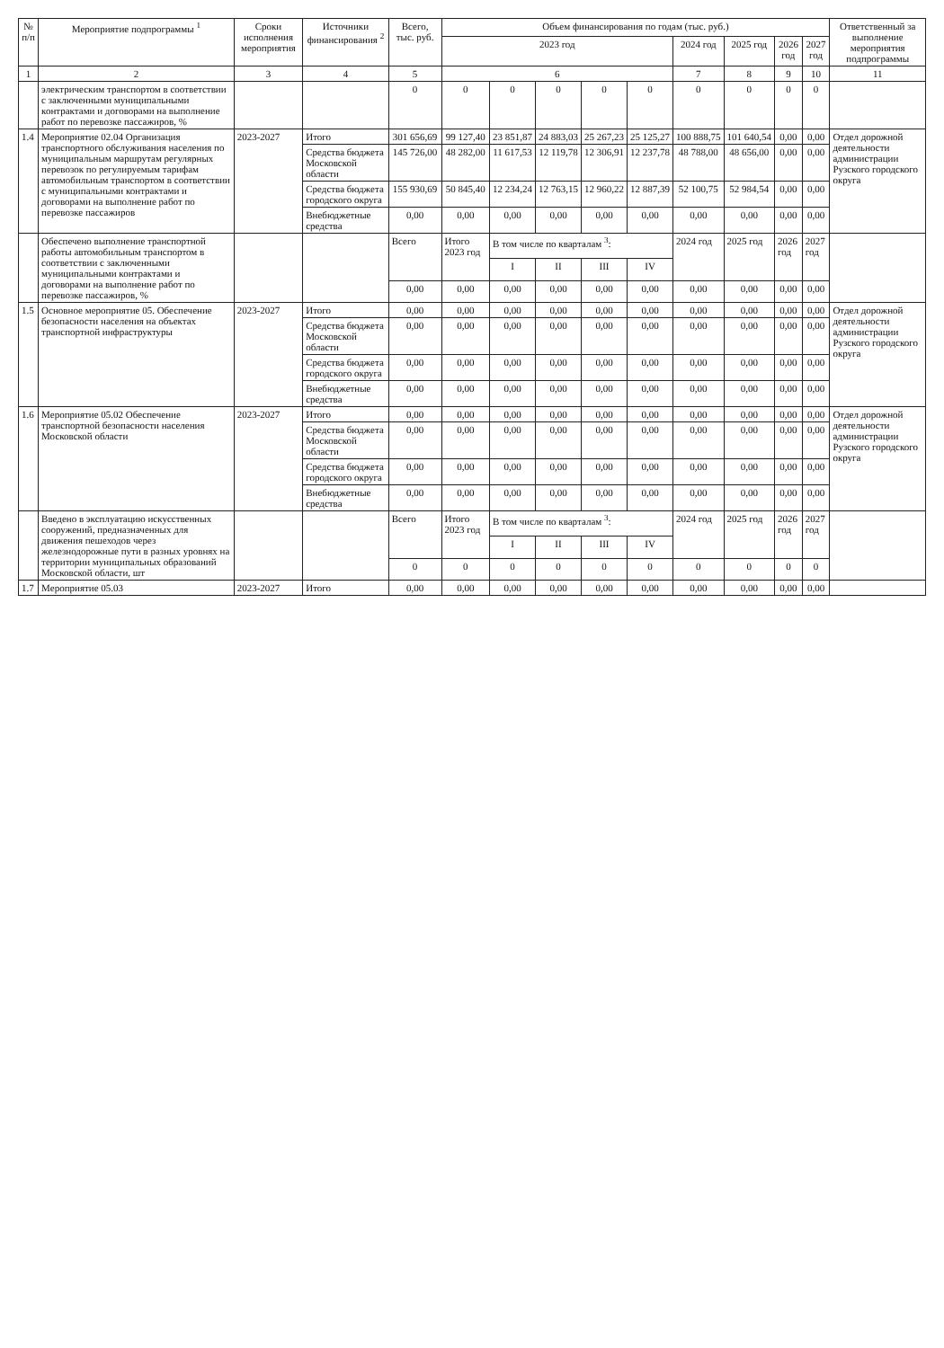| № п/п | Мероприятие подпрограммы <sup>1</sup> | Сроки исполнения мероприятия | Источники финансирования <sup>2</sup> | Всего, тыс. руб. | Объем финансирования по годам (тыс. руб.) | | | | | | | | | Ответственный за выполнение мероприятия подпрограммы |
| --- | --- | --- | --- | --- | --- | --- | --- | --- | --- | --- | --- | --- | --- | --- |
| | | | | | 2023 год | | | | | 2024 год | 2025 год | 2026 год | 2027 год | |
| 1 | 2 | 3 | 4 | 5 | 6 | | | | | 7 | 8 | 9 | 10 | 11 |
| | электрическим транспортом в соответствии с заключенными муниципальными контрактами и договорами на выполнение работ по перевозке пассажиров, % | | | 0 | 0 | 0 | 0 | 0 | 0 | 0 | 0 | 0 | 0 | |
| 1.4 | Мероприятие 02.04 Организация транспортного обслуживания населения по муниципальным маршрутам регулярных перевозок по регулируемым тарифам автомобильным транспортом в соответствии с муниципальными контрактами и договорами на выполнение работ по перевозке пассажиров | 2023-2027 | Итого | 301 656,69 | 99 127,40 | 23 851,87 | 24 883,03 | 25 267,23 | 25 125,27 | 100 888,75 | 101 640,54 | 0,00 | 0,00 | Отдел дорожной деятельности администрации Рузского городского округа |
| | | | Средства бюджета Московской области | 145 726,00 | 48 282,00 | 11 617,53 | 12 119,78 | 12 306,91 | 12 237,78 | 48 788,00 | 48 656,00 | 0,00 | 0,00 | |
| | | | Средства бюджета городского округа | 155 930,69 | 50 845,40 | 12 234,24 | 12 763,15 | 12 960,22 | 12 887,39 | 52 100,75 | 52 984,54 | 0,00 | 0,00 | |
| | | | Внебюджетные средства | 0,00 | 0,00 | 0,00 | 0,00 | 0,00 | 0,00 | 0,00 | 0,00 | 0,00 | 0,00 | |
| | Обеспечено выполнение транспортной работы автомобильным транспортом в соответствии с заключенными муниципальными контрактами и договорами на выполнение работ по перевозке пассажиров, % | | | Всего | Итого 2023 год | В том числе по кварталам <sup>3</sup>: | | | | 2024 год | 2025 год | 2026 год | 2027 год | |
| | | | | | | I | II | III | IV | | | | | |
| | | | | 0,00 | 0,00 | 0,00 | 0,00 | 0,00 | 0,00 | 0,00 | 0,00 | 0,00 | 0,00 | |
| 1.5 | Основное мероприятие 05. Обеспечение безопасности населения на объектах транспортной инфраструктуры | 2023-2027 | Итого | 0,00 | 0,00 | 0,00 | 0,00 | 0,00 | 0,00 | 0,00 | 0,00 | 0,00 | 0,00 | Отдел дорожной деятельности администрации Рузского городского округа |
| | | | Средства бюджета Московской области | 0,00 | 0,00 | 0,00 | 0,00 | 0,00 | 0,00 | 0,00 | 0,00 | 0,00 | 0,00 | |
| | | | Средства бюджета городского округа | 0,00 | 0,00 | 0,00 | 0,00 | 0,00 | 0,00 | 0,00 | 0,00 | 0,00 | 0,00 | |
| | | | Внебюджетные средства | 0,00 | 0,00 | 0,00 | 0,00 | 0,00 | 0,00 | 0,00 | 0,00 | 0,00 | 0,00 | |
| 1.6 | Мероприятие 05.02 Обеспечение транспортной безопасности населения Московской области | 2023-2027 | Итого | 0,00 | 0,00 | 0,00 | 0,00 | 0,00 | 0,00 | 0,00 | 0,00 | 0,00 | 0,00 | Отдел дорожной деятельности администрации Рузского городского округа |
| | | | Средства бюджета Московской области | 0,00 | 0,00 | 0,00 | 0,00 | 0,00 | 0,00 | 0,00 | 0,00 | 0,00 | 0,00 | |
| | | | Средства бюджета городского округа | 0,00 | 0,00 | 0,00 | 0,00 | 0,00 | 0,00 | 0,00 | 0,00 | 0,00 | 0,00 | |
| | | | Внебюджетные средства | 0,00 | 0,00 | 0,00 | 0,00 | 0,00 | 0,00 | 0,00 | 0,00 | 0,00 | 0,00 | |
| | Введено в эксплуатацию искусственных сооружений, предназначенных для движения пешеходов через железнодорожные пути в разных уровнях на территории муниципальных образований Московской области, шт | | | Всего | Итого 2023 год | В том числе по кварталам <sup>3</sup>: | | | | 2024 год | 2025 год | 2026 год | 2027 год | |
| | | | | | | I | II | III | IV | | | | | |
| | | | | 0 | 0 | 0 | 0 | 0 | 0 | 0 | 0 | 0 | 0 | |
| 1.7 | Мероприятие 05.03 | 2023-2027 | Итого | 0,00 | 0,00 | 0,00 | 0,00 | 0,00 | 0,00 | 0,00 | 0,00 | 0,00 | 0,00 | |